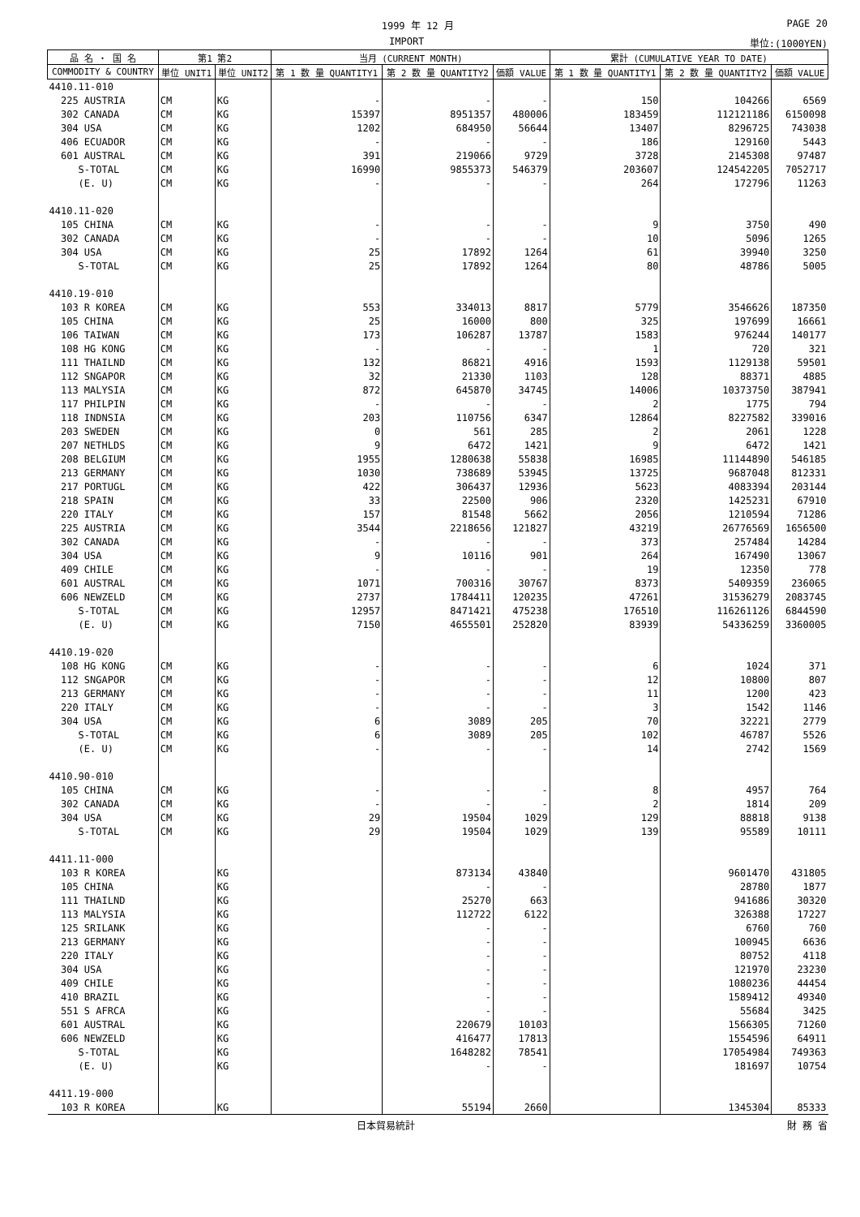1999 年 12 月 PAGE 20
IMPORT 単位:(1000YEN)
| 品 名 ・ 国 名 | 第1 第2 | | 当月 (CURRENT MONTH) | | | 累計 (CUMULATIVE YEAR TO DATE) | | |
| --- | --- | --- | --- | --- | --- | --- | --- | --- |
| COMMODITY & COUNTRY | 単位 UNIT1 | 単位 UNIT2 | 第 1 数 量 QUANTITY1 | 第 2 数 量 QUANTITY2 | 価額 VALUE | 第 1 数 量 QUANTITY1 | 第 2 数 量 QUANTITY2 | 価額 VALUE |
| 4410.11-010 | | | | | | | | |
| 225 AUSTRIA | CM | KG | - | - | - | 150 | 104266 | 6569 |
| 302 CANADA | CM | KG | 15397 | 8951357 | 480006 | 183459 | 112121186 | 6150098 |
| 304 USA | CM | KG | 1202 | 684950 | 56644 | 13407 | 8296725 | 743038 |
| 406 ECUADOR | CM | KG | - | - | - | 186 | 129160 | 5443 |
| 601 AUSTRAL | CM | KG | 391 | 219066 | 9729 | 3728 | 2145308 | 97487 |
| S-TOTAL | CM | KG | 16990 | 9855373 | 546379 | 203607 | 124542205 | 7052717 |
| (E. U) | CM | KG | - | - | - | 264 | 172796 | 11263 |
| 4410.11-020 | | | | | | | | |
| 105 CHINA | CM | KG | - | - | - | 9 | 3750 | 490 |
| 302 CANADA | CM | KG | - | - | - | 10 | 5096 | 1265 |
| 304 USA | CM | KG | 25 | 17892 | 1264 | 61 | 39940 | 3250 |
| S-TOTAL | CM | KG | 25 | 17892 | 1264 | 80 | 48786 | 5005 |
| 4410.19-010 | | | | | | | | |
| 103 R KOREA | CM | KG | 553 | 334013 | 8817 | 5779 | 3546626 | 187350 |
| 105 CHINA | CM | KG | 25 | 16000 | 800 | 325 | 197699 | 16661 |
| 106 TAIWAN | CM | KG | 173 | 106287 | 13787 | 1583 | 976244 | 140177 |
| 108 HG KONG | CM | KG | - | - | - | 1 | 720 | 321 |
| 111 THAILND | CM | KG | 132 | 86821 | 4916 | 1593 | 1129138 | 59501 |
| 112 SNGAPOR | CM | KG | 32 | 21330 | 1103 | 128 | 88371 | 4885 |
| 113 MALYSIA | CM | KG | 872 | 645870 | 34745 | 14006 | 10373750 | 387941 |
| 117 PHILPIN | CM | KG | - | - | - | 2 | 1775 | 794 |
| 118 INDNSIA | CM | KG | 203 | 110756 | 6347 | 12864 | 8227582 | 339016 |
| 203 SWEDEN | CM | KG | 0 | 561 | 285 | 2 | 2061 | 1228 |
| 207 NETHLDS | CM | KG | 9 | 6472 | 1421 | 9 | 6472 | 1421 |
| 208 BELGIUM | CM | KG | 1955 | 1280638 | 55838 | 16985 | 11144890 | 546185 |
| 213 GERMANY | CM | KG | 1030 | 738689 | 53945 | 13725 | 9687048 | 812331 |
| 217 PORTUGL | CM | KG | 422 | 306437 | 12936 | 5623 | 4083394 | 203144 |
| 218 SPAIN | CM | KG | 33 | 22500 | 906 | 2320 | 1425231 | 67910 |
| 220 ITALY | CM | KG | 157 | 81548 | 5662 | 2056 | 1210594 | 71286 |
| 225 AUSTRIA | CM | KG | 3544 | 2218656 | 121827 | 43219 | 26776569 | 1656500 |
| 302 CANADA | CM | KG | - | - | - | 373 | 257484 | 14284 |
| 304 USA | CM | KG | 9 | 10116 | 901 | 264 | 167490 | 13067 |
| 409 CHILE | CM | KG | - | - | - | 19 | 12350 | 778 |
| 601 AUSTRAL | CM | KG | 1071 | 700316 | 30767 | 8373 | 5409359 | 236065 |
| 606 NEWZELD | CM | KG | 2737 | 1784411 | 120235 | 47261 | 31536279 | 2083745 |
| S-TOTAL | CM | KG | 12957 | 8471421 | 475238 | 176510 | 116261126 | 6844590 |
| (E. U) | CM | KG | 7150 | 4655501 | 252820 | 83939 | 54336259 | 3360005 |
| 4410.19-020 | | | | | | | | |
| 108 HG KONG | CM | KG | - | - | - | 6 | 1024 | 371 |
| 112 SNGAPOR | CM | KG | - | - | - | 12 | 10800 | 807 |
| 213 GERMANY | CM | KG | - | - | - | 11 | 1200 | 423 |
| 220 ITALY | CM | KG | - | - | - | 3 | 1542 | 1146 |
| 304 USA | CM | KG | 6 | 3089 | 205 | 70 | 32221 | 2779 |
| S-TOTAL | CM | KG | 6 | 3089 | 205 | 102 | 46787 | 5526 |
| (E. U) | CM | KG | - | - | - | 14 | 2742 | 1569 |
| 4410.90-010 | | | | | | | | |
| 105 CHINA | CM | KG | - | - | - | 8 | 4957 | 764 |
| 302 CANADA | CM | KG | - | - | - | 2 | 1814 | 209 |
| 304 USA | CM | KG | 29 | 19504 | 1029 | 129 | 88818 | 9138 |
| S-TOTAL | CM | KG | 29 | 19504 | 1029 | 139 | 95589 | 10111 |
| 4411.11-000 | | | | | | | | |
| 103 R KOREA | | KG | | 873134 | 43840 | | 9601470 | 431805 |
| 105 CHINA | | KG | | - | - | | 28780 | 1877 |
| 111 THAILND | | KG | | 25270 | 663 | | 941686 | 30320 |
| 113 MALYSIA | | KG | | 112722 | 6122 | | 326388 | 17227 |
| 125 SRILANK | | KG | | - | - | | 6760 | 760 |
| 213 GERMANY | | KG | | - | - | | 100945 | 6636 |
| 220 ITALY | | KG | | - | - | | 80752 | 4118 |
| 304 USA | | KG | | - | - | | 121970 | 23230 |
| 409 CHILE | | KG | | - | - | | 1080236 | 44454 |
| 410 BRAZIL | | KG | | - | - | | 1589412 | 49340 |
| 551 S AFRCA | | KG | | - | - | | 55684 | 3425 |
| 601 AUSTRAL | | KG | | 220679 | 10103 | | 1566305 | 71260 |
| 606 NEWZELD | | KG | | 416477 | 17813 | | 1554596 | 64911 |
| S-TOTAL | | KG | | 1648282 | 78541 | | 17054984 | 749363 |
| (E. U) | | KG | | - | - | | 181697 | 10754 |
| 4411.19-000 | | | | | | | | |
| 103 R KOREA | | KG | | 55194 | 2660 | | 1345304 | 85333 |
日本貿易統計 財 務 省